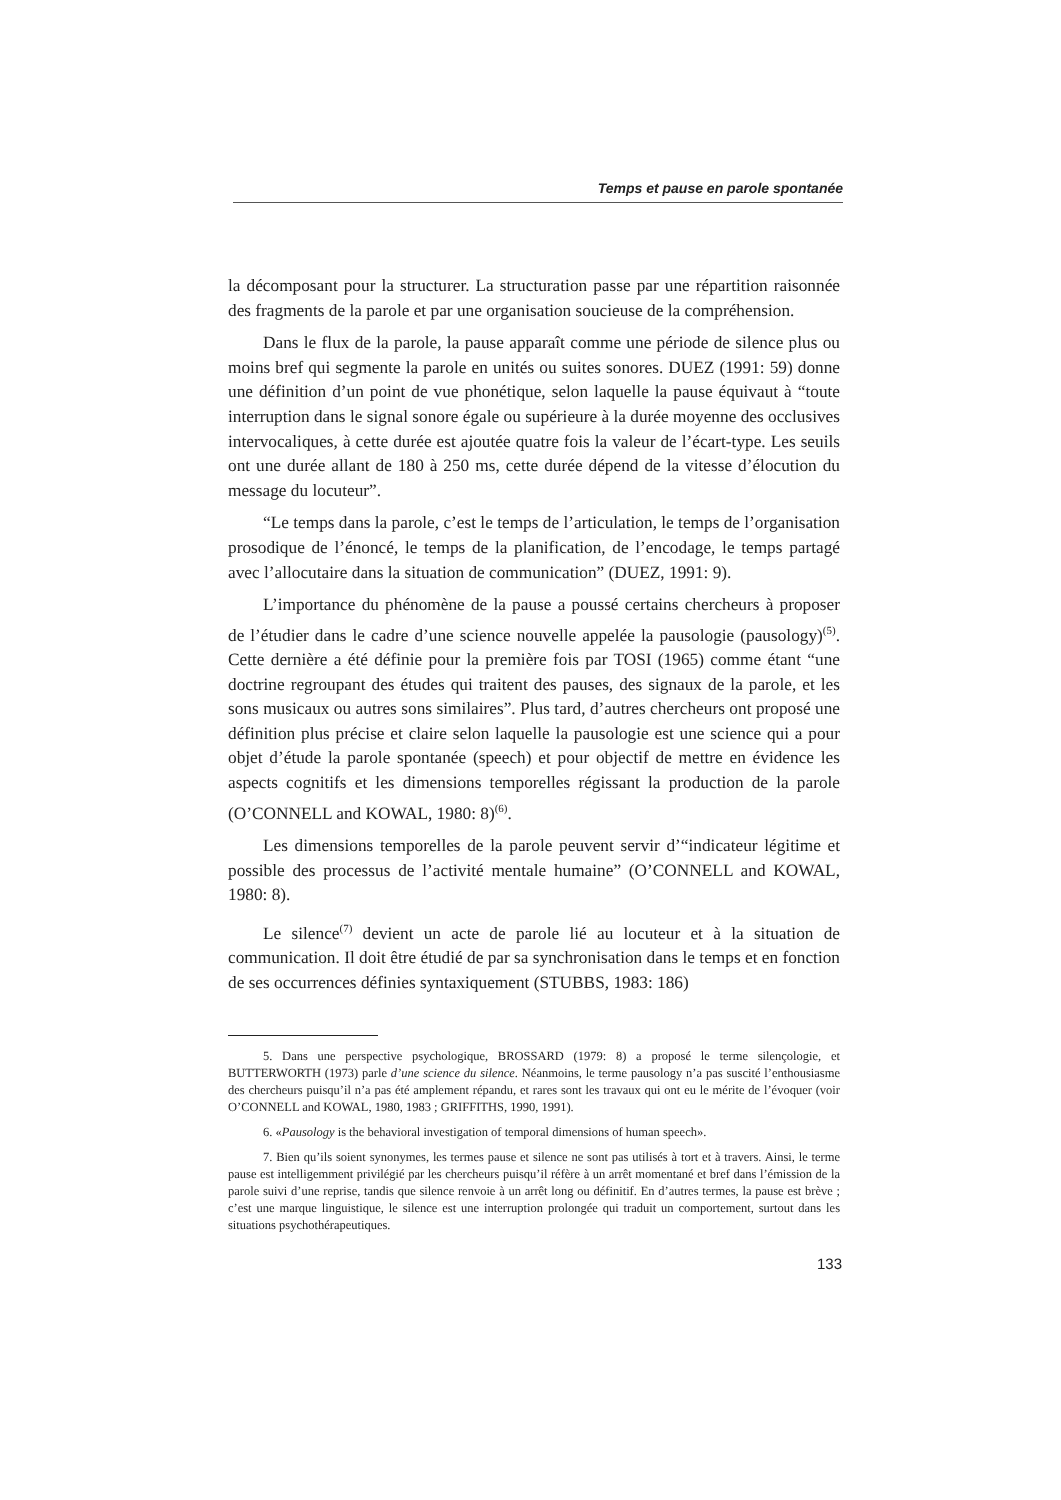Temps et pause en parole spontanée
la décomposant pour la structurer. La structuration passe par une répartition raisonnée des fragments de la parole et par une organisation soucieuse de la compréhension.
Dans le flux de la parole, la pause apparaît comme une période de silence plus ou moins bref qui segmente la parole en unités ou suites sonores. DUEZ (1991: 59) donne une définition d’un point de vue phonétique, selon laquelle la pause équivaut à “toute interruption dans le signal sonore égale ou supérieure à la durée moyenne des occlusives intervocaliques, à cette durée est ajoutée quatre fois la valeur de l’écart-type. Les seuils ont une durée allant de 180 à 250 ms, cette durée dépend de la vitesse d’élocution du message du locuteur”.
“Le temps dans la parole, c’est le temps de l’articulation, le temps de l’organisation prosodique de l’énoncé, le temps de la planification, de l’encodage, le temps partagé avec l’allocutaire dans la situation de communication” (DUEZ, 1991: 9).
L’importance du phénomène de la pause a poussé certains chercheurs à proposer de l’étudier dans le cadre d’une science nouvelle appelée la pausologie (pausology)<sup>(5)</sup>. Cette dernière a été définie pour la première fois par TOSI (1965) comme étant “une doctrine regroupant des études qui traitent des pauses, des signaux de la parole, et les sons musicaux ou autres sons similaires”. Plus tard, d’autres chercheurs ont proposé une définition plus précise et claire selon laquelle la pausologie est une science qui a pour objet d’étude la parole spontanée (speech) et pour objectif de mettre en évidence les aspects cognitifs et les dimensions temporelles régissant la production de la parole (O’CONNELL and KOWAL, 1980: 8)<sup>(6)</sup>.
Les dimensions temporelles de la parole peuvent servir d’“indicateur légitime et possible des processus de l’activité mentale humaine” (O’CONNELL and KOWAL, 1980: 8).
Le silence<sup>(7)</sup> devient un acte de parole lié au locuteur et à la situation de communication. Il doit être étudié de par sa synchronisation dans le temps et en fonction de ses occurrences définies syntaxiquement (STUBBS, 1983: 186)
5. Dans une perspective psychologique, BROSSARD (1979: 8) a proposé le terme silençologie, et BUTTERWORTH (1973) parle d’une science du silence. Néanmoins, le terme pausology n’a pas suscité l’enthousiasme des chercheurs puisqu’il n’a pas été amplement répandu, et rares sont les travaux qui ont eu le mérite de l’évoquer (voir O’CONNELL and KOWAL, 1980, 1983 ; GRIFFITHS, 1990, 1991).
6. «Pausology is the behavioral investigation of temporal dimensions of human speech».
7. Bien qu’ils soient synonymes, les termes pause et silence ne sont pas utilisés à tort et à travers. Ainsi, le terme pause est intelligemment privilégié par les chercheurs puisqu’il réfère à un arrêt momentané et bref dans l’émission de la parole suivi d’une reprise, tandis que silence renvoie à un arrêt long ou définitif. En d’autres termes, la pause est brève ; c’est une marque linguistique, le silence est une interruption prolongée qui traduit un comportement, surtout dans les situations psychothérapeutiques.
133